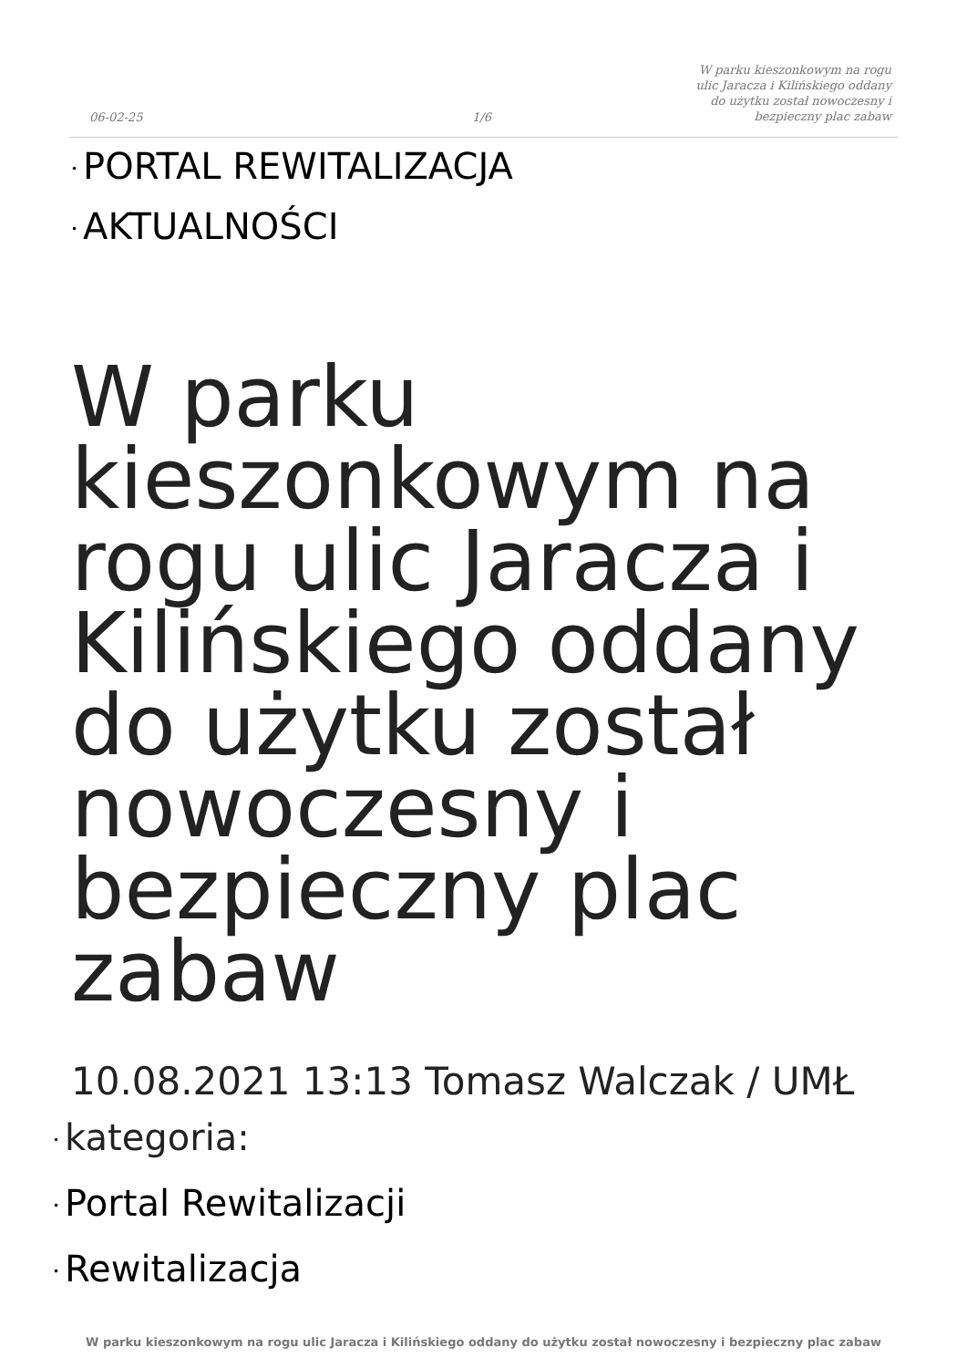06-02-25
1/6
W parku kieszonkowym na rogu ulic Jaracza i Kilińskiego oddany do użytku został nowoczesny i bezpieczny plac zabaw
• PORTAL REWITALIZACJA
• AKTUALNOŚCI
W parku kieszonkowym na rogu ulic Jaracza i Kilińskiego oddany do użytku został nowoczesny i bezpieczny plac zabaw
10.08.2021 13:13 Tomasz Walczak / UMŁ
• kategoria:
• Portal Rewitalizacji
• Rewitalizacja
W parku kieszonkowym na rogu ulic Jaracza i Kilińskiego oddany do użytku został nowoczesny i bezpieczny plac zabaw